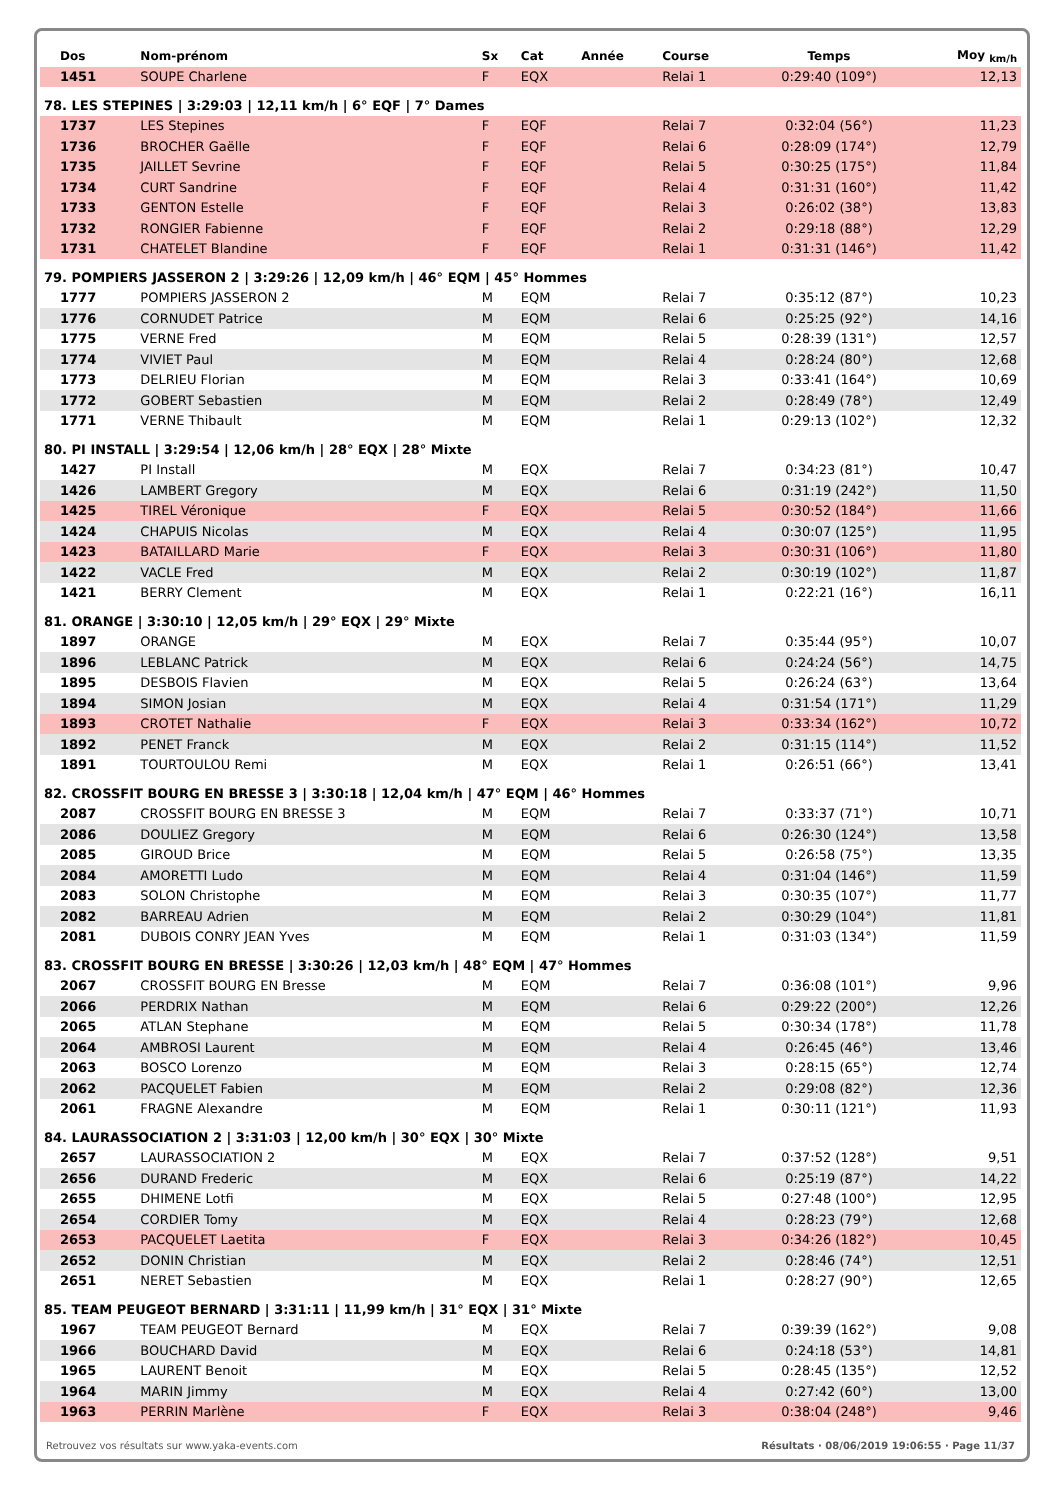| Dos | Nom-prénom | Sx | Cat | Année | Course | Temps | Moy <sub>km/h</sub> |
| --- | --- | --- | --- | --- | --- | --- | --- |
| 1451 | SOUPE Charlene | F | EQX | | Relai 1 | 0:29:40 (109°) | 12,13 |
| 78. LES STEPINES / 3:29:03 / 12,11 km/h / 6° EQF / 7° Dames | | | | | | | |
| 1737 | LES Stepines | F | EQF | | Relai 7 | 0:32:04 (56°) | 11,23 |
| 1736 | BROCHER Gaëlle | F | EQF | | Relai 6 | 0:28:09 (174°) | 12,79 |
| 1735 | JAILLET Sevrine | F | EQF | | Relai 5 | 0:30:25 (175°) | 11,84 |
| 1734 | CURT Sandrine | F | EQF | | Relai 4 | 0:31:31 (160°) | 11,42 |
| 1733 | GENTON Estelle | F | EQF | | Relai 3 | 0:26:02 (38°) | 13,83 |
| 1732 | RONGIER Fabienne | F | EQF | | Relai 2 | 0:29:18 (88°) | 12,29 |
| 1731 | CHATELET Blandine | F | EQF | | Relai 1 | 0:31:31 (146°) | 11,42 |
| 79. POMPIERS JASSERON 2 / 3:29:26 / 12,09 km/h / 46° EQM / 45° Hommes | | | | | | | |
| 1777 | POMPIERS JASSERON 2 | M | EQM | | Relai 7 | 0:35:12 (87°) | 10,23 |
| 1776 | CORNUDET Patrice | M | EQM | | Relai 6 | 0:25:25 (92°) | 14,16 |
| 1775 | VERNE Fred | M | EQM | | Relai 5 | 0:28:39 (131°) | 12,57 |
| 1774 | VIVIET Paul | M | EQM | | Relai 4 | 0:28:24 (80°) | 12,68 |
| 1773 | DELRIEU Florian | M | EQM | | Relai 3 | 0:33:41 (164°) | 10,69 |
| 1772 | GOBERT Sebastien | M | EQM | | Relai 2 | 0:28:49 (78°) | 12,49 |
| 1771 | VERNE Thibault | M | EQM | | Relai 1 | 0:29:13 (102°) | 12,32 |
| 80. PI INSTALL / 3:29:54 / 12,06 km/h / 28° EQX / 28° Mixte | | | | | | | |
| 1427 | PI Install | M | EQX | | Relai 7 | 0:34:23 (81°) | 10,47 |
| 1426 | LAMBERT Gregory | M | EQX | | Relai 6 | 0:31:19 (242°) | 11,50 |
| 1425 | TIREL Véronique | F | EQX | | Relai 5 | 0:30:52 (184°) | 11,66 |
| 1424 | CHAPUIS Nicolas | M | EQX | | Relai 4 | 0:30:07 (125°) | 11,95 |
| 1423 | BATAILLARD Marie | F | EQX | | Relai 3 | 0:30:31 (106°) | 11,80 |
| 1422 | VACLE Fred | M | EQX | | Relai 2 | 0:30:19 (102°) | 11,87 |
| 1421 | BERRY Clement | M | EQX | | Relai 1 | 0:22:21 (16°) | 16,11 |
| 81. ORANGE / 3:30:10 / 12,05 km/h / 29° EQX / 29° Mixte | | | | | | | |
| 1897 | ORANGE | M | EQX | | Relai 7 | 0:35:44 (95°) | 10,07 |
| 1896 | LEBLANC Patrick | M | EQX | | Relai 6 | 0:24:24 (56°) | 14,75 |
| 1895 | DESBOIS Flavien | M | EQX | | Relai 5 | 0:26:24 (63°) | 13,64 |
| 1894 | SIMON Josian | M | EQX | | Relai 4 | 0:31:54 (171°) | 11,29 |
| 1893 | CROTET Nathalie | F | EQX | | Relai 3 | 0:33:34 (162°) | 10,72 |
| 1892 | PENET Franck | M | EQX | | Relai 2 | 0:31:15 (114°) | 11,52 |
| 1891 | TOURTOULOU Remi | M | EQX | | Relai 1 | 0:26:51 (66°) | 13,41 |
| 82. CROSSFIT BOURG EN BRESSE 3 / 3:30:18 / 12,04 km/h / 47° EQM / 46° Hommes | | | | | | | |
| 2087 | CROSSFIT BOURG EN BRESSE 3 | M | EQM | | Relai 7 | 0:33:37 (71°) | 10,71 |
| 2086 | DOULIEZ Gregory | M | EQM | | Relai 6 | 0:26:30 (124°) | 13,58 |
| 2085 | GIROUD Brice | M | EQM | | Relai 5 | 0:26:58 (75°) | 13,35 |
| 2084 | AMORETTI Ludo | M | EQM | | Relai 4 | 0:31:04 (146°) | 11,59 |
| 2083 | SOLON Christophe | M | EQM | | Relai 3 | 0:30:35 (107°) | 11,77 |
| 2082 | BARREAU Adrien | M | EQM | | Relai 2 | 0:30:29 (104°) | 11,81 |
| 2081 | DUBOIS CONRY JEAN Yves | M | EQM | | Relai 1 | 0:31:03 (134°) | 11,59 |
| 83. CROSSFIT BOURG EN BRESSE / 3:30:26 / 12,03 km/h / 48° EQM / 47° Hommes | | | | | | | |
| 2067 | CROSSFIT BOURG EN Bresse | M | EQM | | Relai 7 | 0:36:08 (101°) | 9,96 |
| 2066 | PERDRIX Nathan | M | EQM | | Relai 6 | 0:29:22 (200°) | 12,26 |
| 2065 | ATLAN Stephane | M | EQM | | Relai 5 | 0:30:34 (178°) | 11,78 |
| 2064 | AMBROSI Laurent | M | EQM | | Relai 4 | 0:26:45 (46°) | 13,46 |
| 2063 | BOSCO Lorenzo | M | EQM | | Relai 3 | 0:28:15 (65°) | 12,74 |
| 2062 | PACQUELET Fabien | M | EQM | | Relai 2 | 0:29:08 (82°) | 12,36 |
| 2061 | FRAGNE Alexandre | M | EQM | | Relai 1 | 0:30:11 (121°) | 11,93 |
| 84. LAURASSOCIATION 2 / 3:31:03 / 12,00 km/h / 30° EQX / 30° Mixte | | | | | | | |
| 2657 | LAURASSOCIATION 2 | M | EQX | | Relai 7 | 0:37:52 (128°) | 9,51 |
| 2656 | DURAND Frederic | M | EQX | | Relai 6 | 0:25:19 (87°) | 14,22 |
| 2655 | DHIMENE Lotfi | M | EQX | | Relai 5 | 0:27:48 (100°) | 12,95 |
| 2654 | CORDIER Tomy | M | EQX | | Relai 4 | 0:28:23 (79°) | 12,68 |
| 2653 | PACQUELET Laetita | F | EQX | | Relai 3 | 0:34:26 (182°) | 10,45 |
| 2652 | DONIN Christian | M | EQX | | Relai 2 | 0:28:46 (74°) | 12,51 |
| 2651 | NERET Sebastien | M | EQX | | Relai 1 | 0:28:27 (90°) | 12,65 |
| 85. TEAM PEUGEOT BERNARD / 3:31:11 / 11,99 km/h / 31° EQX / 31° Mixte | | | | | | | |
| 1967 | TEAM PEUGEOT Bernard | M | EQX | | Relai 7 | 0:39:39 (162°) | 9,08 |
| 1966 | BOUCHARD David | M | EQX | | Relai 6 | 0:24:18 (53°) | 14,81 |
| 1965 | LAURENT Benoit | M | EQX | | Relai 5 | 0:28:45 (135°) | 12,52 |
| 1964 | MARIN Jimmy | M | EQX | | Relai 4 | 0:27:42 (60°) | 13,00 |
| 1963 | PERRIN Marlène | F | EQX | | Relai 3 | 0:38:04 (248°) | 9,46 |
Retrouvez vos résultats sur www.yaka-events.com Résultats · 08/06/2019 19:06:55 · Page 11/37